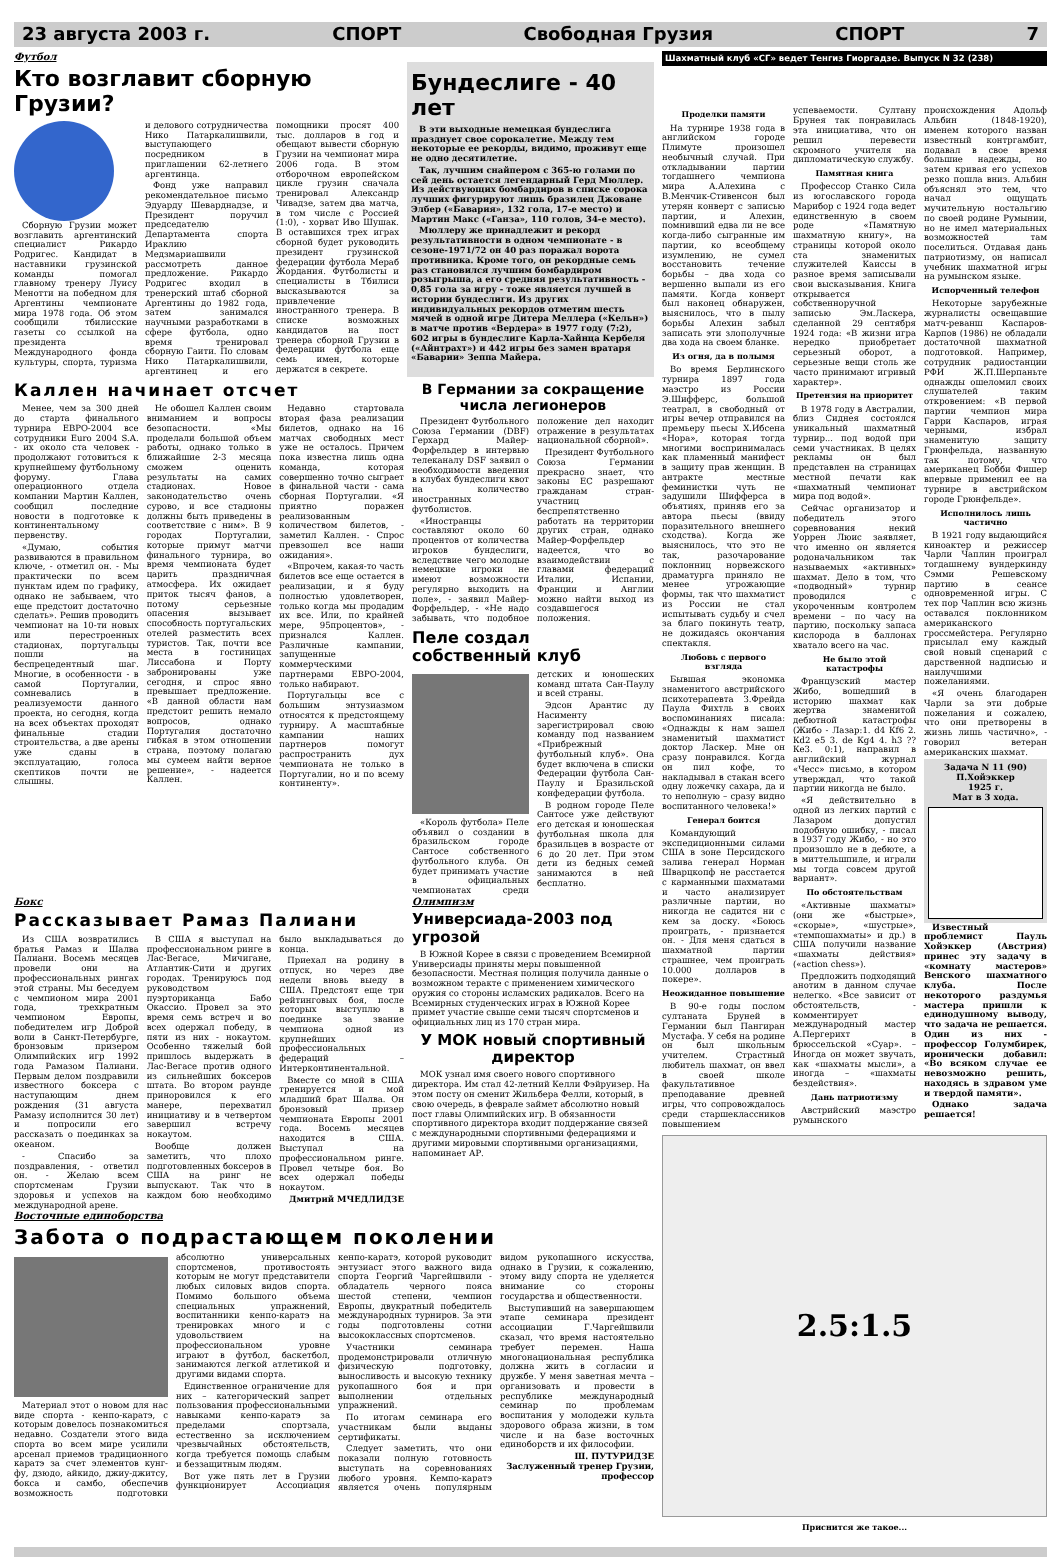23 августа 2003 г. СПОРТ Свободная Грузия СПОРТ 7
Футбол
Кто возглавит сборную Грузии?
Сборную Грузии может возглавить аргентинский специалист Рикардо Родригес. Кандидат в наставники грузинской команды помогал главному тренеру Луису Менотти на победном для Аргентины чемпионате мира 1978 года. Об этом сообщили тбилисские газеты со ссылкой на президента Международного фонда культуры, спорта, туризма и делового сотрудничества Нико Патаркалишвили, выступающего посредником в приглашении 62-летнего аргентинца.
Фонд уже направил рекомендательное письмо Эдуарду Шеварднадзе, и Президент поручил председателю Департамента спорта Ираклию Медзмариашвили рассмотреть данное предложение. Рикардо Родригес входил в тренерский штаб сборной Аргентины до 1982 года, затем занимался научными разработками в сфере футбола, одно время тренировал сборную Гаити. По словам Нико Патаркалишвили, аргентинец и его помощники просят 400 тыс. долларов в год и обещают вывести сборную Грузии на чемпионат мира 2006 года. В этом отборочном европейском цикле грузин сначала тренировал Александр Чивадзе, затем два матча, в том числе с Россией (1:0), - хорват Иво Шушак. В оставшихся трех играх сборной будет руководить президент грузинской федерации футбола Мераб Жордания. Футболисты и специалисты в Тбилиси высказываются за привлечение иностранного тренера. В списке возможных кандидатов на пост тренера сборной Грузии в федерации футбола еще семь имен, которые держатся в секрете.
Бундеслиге - 40 лет
В эти выходные немецкая бундеслига празднует свое сорокалетие. Между тем некоторые ее рекорды, видимо, проживут еще не одно десятилетие.
Так, лучшим снайпером с 365-ю голами по сей день остается легендарный Герд Мюллер. Из действующих бомбардиров в списке сорока лучших фигурируют лишь бразилец Джоване Элбер («Бавария», 132 гола, 17-е место) и Мартин Макс («Ганза», 110 голов, 34-е место).
Мюллеру же принадлежит и рекорд результативности в одном чемпионате - в сезоне-1971/72 он 40 раз поражал ворота противника. Кроме того, он рекордные семь раз становился лучшим бомбардиром розыгрыша, а его средняя результативность - 0,85 гола за игру - тоже является лучшей в истории бундеслиги. Из других индивидуальных рекордов отметим шесть мячей в одной игре Дитера Меллера («Кельн») в матче против «Вердера» в 1977 году (7:2), 602 игры в бундеслиге Карла-Хайнца Кербеля («Айнтрахт») и 442 игры без замен вратаря «Баварии» Зеппа Майера.
Каллен начинает отсчет
Менее, чем за 300 дней до старта финального турнира ЕВРО-2004 все сотрудники Euro 2004 S.A. - их около ста человек - продолжают готовиться к крупнейшему футбольному форуму. Глава операционного отдела компании Мартин Каллен, сообщил последние новости в подготовке к континентальному первенству.
«Думаю, события развиваются в правильном ключе, - отметил он. - Мы практически по всем пунктам идем по графику, однако не забываем, что еще предстоит достаточно сделать». Решив проводить чемпионат на 10-ти новых или перестроенных стадионах, португальцы пошли на беспрецедентный шаг. Многие, в особенности - в самой Португалии, сомневались в реализуемости данного проекта, но сегодня, когда на всех объектах проходят финальные стадии строительства, а две арены уже сданы в эксплуатацию, голоса скептиков почти не слышны.
Не обошел Каллен своим вниманием и вопросы безопасности. «Мы проделали большой объем работы, однако только в ближайшие 2-3 месяца сможем оценить результаты на самих стадионах. Новое законодательство очень сурово, и все стадионы должны быть приведены в соответствие с ним». В 9 городах Португалии, которые примут матчи финального турнира, во время чемпионата будет царить праздничная атмосфера. Их ожидает приток тысяч фанов, а потому серьезные опасения вызывает способность португальских отелей разместить всех туристов. Так, почти все места в гостиницах Лиссабона и Порту забронированы уже сегодня, и спрос явно превышает предложение. «В данной области нам предстоит решить немало вопросов, однако Португалия достаточно гибкая в этом отношении страна, поэтому полагаю мы сумеем найти верное решение», - надеется Каллен.
Недавно стартовала вторая фаза реализации билетов, однако на 16 матчах свободных мест уже не осталось. Причем пока известна лишь одна команда, которая совершенно точно сыграет в финальной части - сама сборная Португалии. «Я приятно поражен реализованным количеством билетов, - заметил Каллен. - Спрос превзошел все наши ожидания».
«Впрочем, какая-то часть билетов все еще остается в реализации, и я буду полностью удовлетворен, только когда мы продадим их все. Или, по крайней мере, 95процентов», - признался Каллен. Различные кампании, запущенные коммерческими партнерами ЕВРО-2004, только набирают.
Португальцы все с большим энтузиазмом относятся к предстоящему турниру. А масштабные кампании наших партнеров помогут распространить дух чемпионата не только в Португалии, но и по всему континенту».
В Германии за сокращение числа легионеров
Президент Футбольного Союза Германии (DBF) Герхард Майер-Форфельдер в интервью телеканалу DSF заявил о необходимости введения в клубах бундеслиги квот на количество иностранных футболистов.
«Иностранцы составляют около 60 процентов от количества игроков бундеслиги, вследствие чего молодые немецкие игроки не имеют возможности регулярно выходить на поле», - заявил Майер-Форфельдер, - «Не надо забывать, что подобное положение дел находит отражение в результатах национальной сборной».
Президент Футбольного Союза Германии прекрасно знает, что законы ЕС разрешают гражданам стран-участниц беспрепятственно работать на территории других стран, однако Майер-Форфельдер надеется, что во взаимодействии с главами федераций Италии, Испании, Франции и Англии можно найти выход из создавшегося положения.
Пеле создал собственный клуб
«Король футбола» Пеле объявил о создании в бразильском городе Сантосе собственного футбольного клуба. Он будет принимать участие в официальных чемпионатах среди детских и юношеских команд штата Сан-Паулу и всей страны.
Эдсон Арантис ду Насименту зарегистрировал свою команду под названием «Прибрежный футбольный клуб». Она будет включена в списки Федерации футбола Сан-Паулу и Бразильской конфедерации футбола.
В родном городе Пеле Сантосе уже действуют его детская и юношеская футбольная школа для бразильцев в возрасте от 6 до 20 лет. При этом дети из бедных семей занимаются в ней бесплатно.
Бокс
Рассказывает Рамаз Палиани
Из США возвратились братья Рамаз и Шалва Палиани. Восемь месяцев провели они на профессиональных рингах этой страны. Мы беседуем с чемпионом мира 2001 года, трехкратным чемпионом Европы, победителем игр Доброй воли в Санкт-Петербурге, бронзовым призером Олимпийских игр 1992 года Рамазом Палиани. Первым делом поздравили известного боксера с наступающим днем рождения (31 августа Рамазу исполнится 30 лет) и попросили его рассказать о поединках за океаном.
- Спасибо за поздравления, - ответил он. - Желаю всем спортсменам Грузии здоровья и успехов на международной арене.
В США я выступал на профессиональном ринге в Лас-Вегасе, Мичигане, Атлантик-Сити и других городах. Тренируюсь под руководством пуэрториканца Бабо Окассио. Провел за это время семь встреч и во всех одержал победу, в пяти из них - нокаутом. Особенно тяжелый бой пришлось выдержать в Лас-Вегасе против одного из сильнейших боксеров штата. Во втором раунде приноровился к его манере, перехватил инициативу и в четвертом завершил встречу нокаутом.
Вообще должен заметить, что плохо подготовленных боксеров в США на ринг не выпускают. Так что в каждом бою необходимо было выкладываться до конца.
Приехал на родину в отпуск, но через две недели вновь выеду в США. Предстоят еще три рейтинговых боя, после которых выступлю в поединке за звание чемпиона одной из крупнейших профессиональных федераций – Интерконтинентальной.
Вместе со мной в США тренируется и мой младший брат Шалва. Он бронзовый призер чемпионата Европы 2001 года. Восемь месяцев находится в США. Выступал на профессиональном ринге. Провел четыре боя. Во всех одержал победы нокаутом.
Дмитрий МЧЕДЛИДЗЕ
Олимпизм
Универсиада-2003 под угрозой
В Южной Корее в связи с проведением Всемирной Универсиады приняты меры повышенной безопасности. Местная полиция получила данные о возможном теракте с применением химического оружия со стороны исламских радикалов. Всего на Всемирных студенческих играх в Южной Корее примет участие свыше семи тысяч спортсменов и официальных лиц из 170 стран мира.
У МОК новый спортивный директор
МОК узнал имя своего нового спортивного директора. Им стал 42-летний Келли Фэйруизер. На этом посту он сменит Жильбера Фелли, который, в свою очередь, в феврале займет абсолютно новый пост главы Олимпийских игр. В обязанности спортивного директора входит поддержание связей с международными спортивными федерациями и другими мировыми спортивными организациями, напоминает АР.
Восточные единоборства
Забота о подрастающем поколении
Материал этот о новом для нас виде спорта - кенпо-каратэ, с которым довелось познакомиться недавно. Создатели этого вида спорта во всем мире усилили арсенал приемов традиционного каратэ за счет элементов кунг-фу, дзюдо, айкидо, джиу-джитсу, бокса и самбо, обеспечив возможность подготовки абсолютно универсальных спортсменов, противостоять которым не могут представители любых силовых видов спорта. Помимо большого объема специальных упражнений, воспитанники кенпо-каратэ на тренировках много и с удовольствием на профессиональном уровне играют в футбол, баскетбол, занимаются легкой атлетикой и другими видами спорта.
Единственное ограничение для них – категорический запрет пользования профессиональными навыками кенпо-каратэ за пределами спортзала, естественно за исключением чрезвычайных обстоятельств, когда требуется помощь слабым и беззащитным людям.
Вот уже пять лет в Грузии функционирует Ассоциация кенпо-каратэ, которой руководит энтузиаст этого важного вида спорта Георгий Чаргейшвили - обладатель черного пояса шестой степени, чемпион Европы, двукратный победитель международных турниров. За эти годы подготовлены сотни высококлассных спортсменов.
Участники семинара продемонстрировали отличную физическую подготовку, выносливость и высокую технику рукопашного боя и при выполнении отдельных упражнений.
По итогам семинара его участникам были выданы сертификаты.
Следует заметить, что они показали полную готовность выступать на соревнованиях любого уровня. Кемпо-каратэ является очень популярным видом рукопашного искусства, однако в Грузии, к сожалению, этому виду спорта не уделяется внимание со стороны государства и общественности.
Выступивший на завершающем этапе семинара президент ассоциации Г.Чаргейшвили сказал, что время настоятельно требует перемен. Наша многонациональная республика должна жить в согласии и дружбе. У меня заветная мечта – организовать и провести в республике международный семинар по проблемам воспитания у молодежи культа здорового образа жизни, в том числе и на базе восточных единоборств и их философии.
Ш. ПУТУРИДЗЕ
Заслуженный тренер Грузии, профессор
Шахматный клуб «СГ» ведет Тенгиз Гиоргадзе. Выпуск N 32 (238)
Проделки памяти
На турнире 1938 года в английском городе Плимуте произошел необычный случай. При откладывании партии тогдашнего чемпиона мира А.Алехина с В.Менчик-Стивенсон был утерян конверт с записью партии, и Алехин, помнивший едва ли не все когда-либо сыгранные им партии, ко всеобщему изумлению, не сумел восстановить течение борьбы – два хода со вершенно выпали из его памяти. Когда конверт был наконец обнаружен, выяснилось, что в пылу борьбы Алехин забыл записать эти злополучные два хода на своем бланке.
Из огня, да в полымя
Во время Берлинского турнира 1897 года маэстро из России Э.Шифферс, большой театрал, в свободный от игры вечер отправился на премьеру пьесы Х.Ибсена «Нора», которая тогда многими воспринималась как пламенный манифест в защиту прав женщин. В антракте местные феминистки чуть не задушили Шифферса в объятиях, приняв его за автора пьесы (ввиду поразительного внешнего сходства). Когда же выяснилось, что это не так, разочарование поклонниц норвежского драматурга приняло не менее угрожающие формы, так что шахматист из России не стал испытывать судьбу и счел за благо покинуть театр, не дожидаясь окончания спектакля.
Любовь с первого взгляда
Бывшая экономка знаменитого австрийского психотерапевта З.Фрейда Паула Фихтль в своих воспоминаниях писала: «Однажды к нам зашел знаменитый шахматист доктор Ласкер. Мне он сразу понравился. Когда он пил кофе, то накладывал в стакан всего одну ложечку сахара, да и то неполную – сразу видно воспитанного человека!»
Генерал боится
Командующий экспедиционными силами США в зоне Персидского залива генерал Норман Шварцкопф не расстается с карманными шахматами и часто анализирует различные партии, но никогда не садится ни с кем за доску. «Боюсь проиграть, - признается он. - Для меня сдаться в шахматной партии страшнее, чем проиграть 10.000 долларов в покере».
Неожиданное повышение
В 90-е годы послом султаната Бруней в Германии был Пангиран Мустафа. У себя на родине он был школьным учителем. Страстный любитель шахмат, он ввел в своей школе факультативное преподавание древней игры, что сопровождалось среди старшеклассников повышением успеваемости. Султану Брунея так понравилась эта инициатива, что он решил перевести скромного учителя на дипломатическую службу.
Памятная книга
Профессор Станко Сила из югославского города Марибор с 1924 года ведет единственную в своем роде «Памятную шахматную книгу», на страницы которой около ста знаменитых служителей Каиссы в разное время записывали свои высказывания. Книга открывается собственноручной записью Эм.Ласкера, сделанной 29 сентября 1924 года: «В жизни игра нередко приобретает серьезный оборот, а серьезные вещи столь же часто принимают игривый характер».
Претензия на приоритет
В 1978 году в Австралии, близ Сиднея состоялся уникальный шахматный турнир... под водой при семи участниках. В целях рекламы он был представлен на страницах местной печати как «шахматный чемпионат мира под водой».
Сейчас организатор и победитель этого соревнования некий Уоррен Люис заявляет, что именно он является родоначальником так называемых «активных» шахмат. Дело в том, что «подводный» турнир проводился с укороченным контролем времени – по часу на партию, поскольку запаса кислорода в баллонах хватало всего на час.
Не было этой катастрофы
Французский мастер Жибо, вошедший в историю шахмат как жертва знаменитой дебютной катастрофы (Жибо - Лазар:1. d4 Кf6 2. Кd2 e5 3. de Кg4 4. h3 ?? Кe3. 0:1), направил в английский журнал «Чесс» письмо, в котором утверждал, что такой партии никогда не было.
«Я действительно в одной из легких партий с Лазаром допустил подобную ошибку, - писал в 1937 году Жибо, - но это произошло не в дебюте, а в миттельшпиле, и играли мы тогда совсем другой вариант».
По обстоятельствам
«Активные шахматы» (они же «быстрые», «скорые», «шустрые», «темпошахматы» и др.) в США получили название «шахматы действия» («action chess»).
Предложить подходящий анотим в данном случае нелегко. «Все зависит от обстоятельств, - комментирует международный мастер А.Пергерихт в брюссельской «Суар». – Иногда он может звучать, как «шахматы мысли», а иногда – «шахматы бездействия».
Дань патриотизму
Австрийский маэстро румынского происхождения Адольф Альбин (1848-1920), именем которого назван известный контргамбит, подавал в свое время большие надежды, но затем кривая его успехов резко пошла вниз. Альбин объяснял это тем, что начал ощущать мучительную ностальгию по своей родине Румынии, но не имел материальных возможностей там поселиться. Отдавая дань патриотизму, он написал учебник шахматной игры на румынском языке.
Испорченный телефон
Некоторые зарубежные журналисты освещавшие матч-реванш Каспаров-Карпов (1986) не обладали достаточной шахматной подготовкой. Например, сотрудник радиостанции РФИ Ж.П.Шерпаньте однажды ошеломил своих слушателей таким откровением: «В первой партии чемпион мира Гарри Каспаров, играя черными, избрал знаменитую защиту Грюнфельда, названную так потому, что американец Бобби Фишер впервые применил ее на турнире в австрийском городе Грюнфельде».
Исполнилось лишь частично
В 1921 году выдающийся киноактер и режиссер Чарли Чаплин проиграл тогдашнему вундеркинду Сэмми Решевскому партию в сеансе одновременной игры. С тех пор Чаплин всю жизнь оставался поклонником американского гроссмейстера. Регулярно присылал ему каждый свой новый сценарий с дарственной надписью и наилучшими пожеланиями.
«Я очень благодарен Чарли за эти добрые пожелания и сожалею, что они претворены в жизнь лишь частично», - говорил ветеран американских шахмат.
Задача N 11 (90)
П.Хойэккер
1925 г.
Мат в 3 хода.
Известный проблемист Пауль Хойэккер (Австрия) принес эту задачу в «комнату мастеров» Венского шахматного клуба. После некоторого раздумья мастера пришли к единодушному выводу, что задача не решается. Один из них - профессор Голумбирек, иронически добавил: «Во всяком случае ее невозможно решить, находясь в здравом уме и твердой памяти».
Однако задача решается!
2.5:1.5
Приснится же такое...